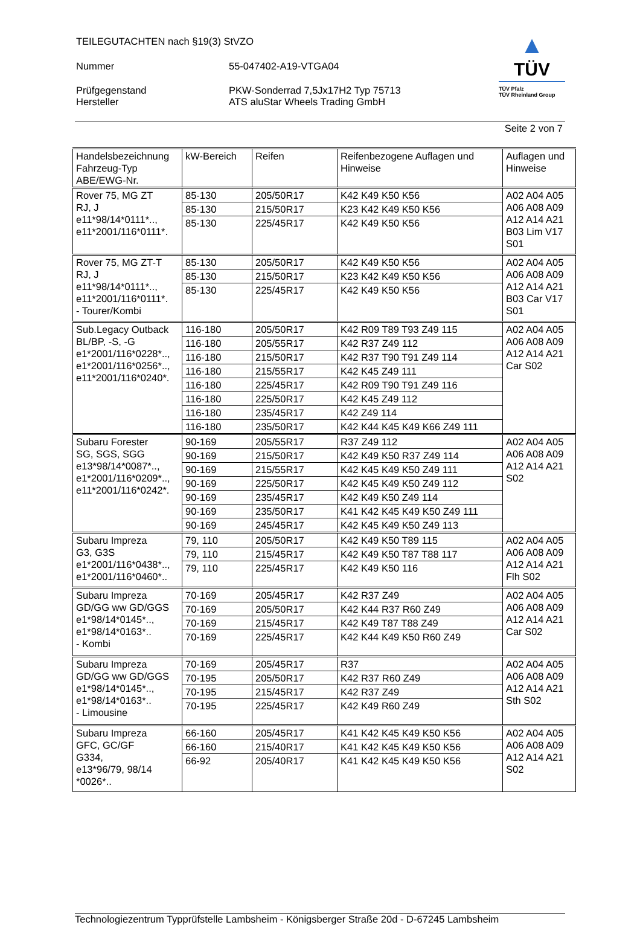TEILEGUTACHTEN nach §19(3) StVZO
Nummer 55-047402-A19-VTGA04
Prüfgegenstand
Hersteller
PKW-Sonderrad 7,5Jx17H2 Typ 75713
ATS aluStar Wheels Trading GmbH
▲
TÜV
TÜV Pfalz
TÜV Rheinland Group
Seite 2 von 7
| Handelsbezeichnung Fahrzeug-Typ ABE/EWG-Nr. | kW-Bereich | Reifen | Reifenbezogene Auflagen und Hinweise | Auflagen und Hinweise |
| --- | --- | --- | --- | --- |
| Rover 75, MG ZT RJ, J e11*98/14*0111*.., e11*2001/116*0111*. | 85-130 | 205/50R17 | K42 K49 K50 K56 | A02 A04 A05 A06 A08 A09 A12 A14 A21 B03 Lim V17 S01 |
| | 85-130 | 215/50R17 | K23 K42 K49 K50 K56 | |
| | 85-130 | 225/45R17 | K42 K49 K50 K56 | |
| Rover 75, MG ZT-T RJ, J e11*98/14*0111*.., e11*2001/116*0111*. - Tourer/Kombi | 85-130 | 205/50R17 | K42 K49 K50 K56 | A02 A04 A05 A06 A08 A09 A12 A14 A21 B03 Car V17 S01 |
| | 85-130 | 215/50R17 | K23 K42 K49 K50 K56 | |
| | 85-130 | 225/45R17 | K42 K49 K50 K56 | |
| Sub.Legacy Outback BL/BP, -S, -G e1*2001/116*0228*.., e1*2001/116*0256*.., e11*2001/116*0240*. | 116-180 | 205/50R17 | K42 R09 T89 T93 Z49 115 | A02 A04 A05 A06 A08 A09 A12 A14 A21 Car S02 |
| | 116-180 | 205/55R17 | K42 R37 Z49 112 | |
| | 116-180 | 215/50R17 | K42 R37 T90 T91 Z49 114 | |
| | 116-180 | 215/55R17 | K42 K45 Z49 111 | |
| | 116-180 | 225/45R17 | K42 R09 T90 T91 Z49 116 | |
| | 116-180 | 225/50R17 | K42 K45 Z49 112 | |
| | 116-180 | 235/45R17 | K42 Z49 114 | |
| | 116-180 | 235/50R17 | K42 K44 K45 K49 K66 Z49 111 | |
| Subaru Forester SG, SGS, SGG e13*98/14*0087*.., e1*2001/116*0209*.., e11*2001/116*0242*. | 90-169 | 205/55R17 | R37 Z49 112 | A02 A04 A05 A06 A08 A09 A12 A14 A21 S02 |
| | 90-169 | 215/50R17 | K42 K49 K50 R37 Z49 114 | |
| | 90-169 | 215/55R17 | K42 K45 K49 K50 Z49 111 | |
| | 90-169 | 225/50R17 | K42 K45 K49 K50 Z49 112 | |
| | 90-169 | 235/45R17 | K42 K49 K50 Z49 114 | |
| | 90-169 | 235/50R17 | K41 K42 K45 K49 K50 Z49 111 | |
| | 90-169 | 245/45R17 | K42 K45 K49 K50 Z49 113 | |
| Subaru Impreza G3, G3S e1*2001/116*0438*.., e1*2001/116*0460*.. | 79, 110 | 205/50R17 | K42 K49 K50 T89 115 | A02 A04 A05 A06 A08 A09 A12 A14 A21 Flh S02 |
| | 79, 110 | 215/45R17 | K42 K49 K50 T87 T88 117 | |
| | 79, 110 | 225/45R17 | K42 K49 K50 116 | |
| Subaru Impreza GD/GG ww GD/GGS e1*98/14*0145*.., e1*98/14*0163*.. - Kombi | 70-169 | 205/45R17 | K42 R37 Z49 | A02 A04 A05 A06 A08 A09 A12 A14 A21 Car S02 |
| | 70-169 | 205/50R17 | K42 K44 R37 R60 Z49 | |
| | 70-169 | 215/45R17 | K42 K49 T87 T88 Z49 | |
| | 70-169 | 225/45R17 | K42 K44 K49 K50 R60 Z49 | |
| Subaru Impreza GD/GG ww GD/GGS e1*98/14*0145*.., e1*98/14*0163*.. - Limousine | 70-169 | 205/45R17 | R37 | A02 A04 A05 A06 A08 A09 A12 A14 A21 Sth S02 |
| | 70-195 | 205/50R17 | K42 R37 R60 Z49 | |
| | 70-195 | 215/45R17 | K42 R37 Z49 | |
| | 70-195 | 225/45R17 | K42 K49 R60 Z49 | |
| Subaru Impreza GFC, GC/GF G334, e13*96/79, 98/14 *0026*.. | 66-160 | 205/45R17 | K41 K42 K45 K49 K50 K56 | A02 A04 A05 A06 A08 A09 A12 A14 A21 S02 |
| | 66-160 | 215/40R17 | K41 K42 K45 K49 K50 K56 | |
| | 66-92 | 205/40R17 | K41 K42 K45 K49 K50 K56 | |
Technologiezentrum Typprüfstelle Lambsheim - Königsberger Straße 20d - D-67245 Lambsheim